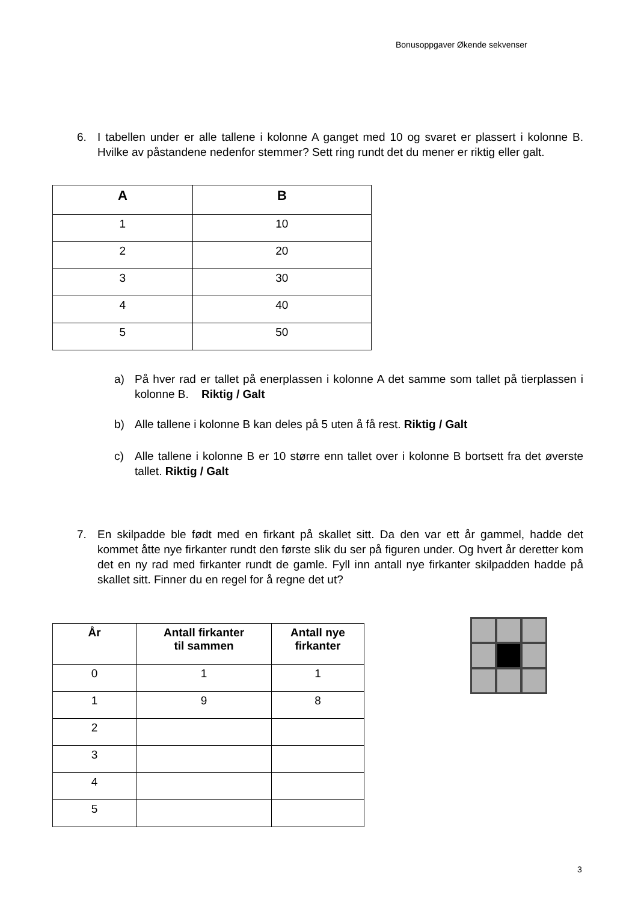Bonusoppgaver Økende sekvenser
6. I tabellen under er alle tallene i kolonne A ganget med 10 og svaret er plassert i kolonne B. Hvilke av påstandene nedenfor stemmer? Sett ring rundt det du mener er riktig eller galt.
| A | B |
| --- | --- |
| 1 | 10 |
| 2 | 20 |
| 3 | 30 |
| 4 | 40 |
| 5 | 50 |
a) På hver rad er tallet på enerplassen i kolonne A det samme som tallet på tierplassen i kolonne B. Riktig / Galt
b) Alle tallene i kolonne B kan deles på 5 uten å få rest. Riktig / Galt
c) Alle tallene i kolonne B er 10 større enn tallet over i kolonne B bortsett fra det øverste tallet. Riktig / Galt
7. En skilpadde ble født med en firkant på skallet sitt. Da den var ett år gammel, hadde det kommet åtte nye firkanter rundt den første slik du ser på figuren under. Og hvert år deretter kom det en ny rad med firkanter rundt de gamle. Fyll inn antall nye firkanter skilpadden hadde på skallet sitt. Finner du en regel for å regne det ut?
| År | Antall firkanter til sammen | Antall nye firkanter |
| --- | --- | --- |
| 0 | 1 | 1 |
| 1 | 9 | 8 |
| 2 | | |
| 3 | | |
| 4 | | |
| 5 | | |
3